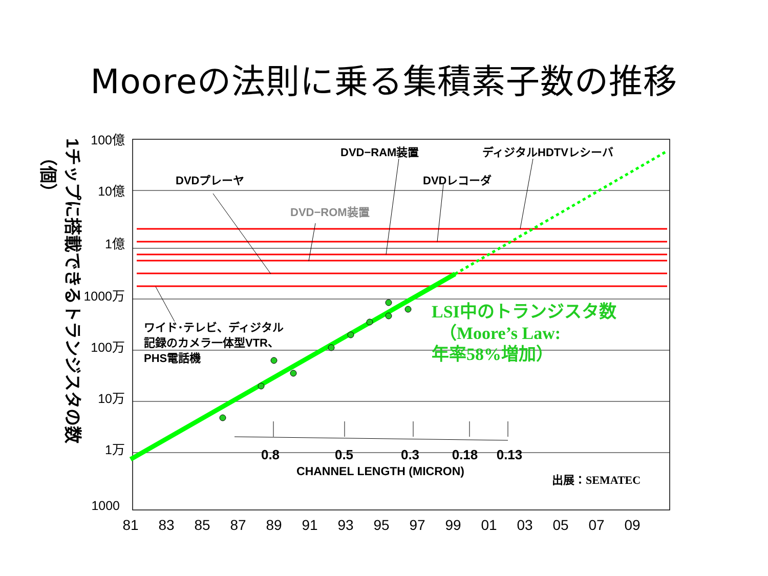Mooreの法則に乗る集積素子数の推移
100億
10億
1億
1000万
100万
10万
1万
1000
81
83
85
87
89
91
93
95
97
99
01
03
05
07
09
DVDプレーヤ
DVD−RAM装置
ディジタルHDTVレシーバ
DVDレコーダ
DVD−ROM装置
ワイド･テレビ、ディジタル
記録のカメラ一体型VTR、
PHS電話機
0.8
0.5
0.3
0.18
0.13
CHANNEL LENGTH (MICRON)
出展：SEMATEC
LSI中のトランジスタ数
（Moore’s Law:
年率58%増加）
1チップに搭載できるトランジスタの数
（個）